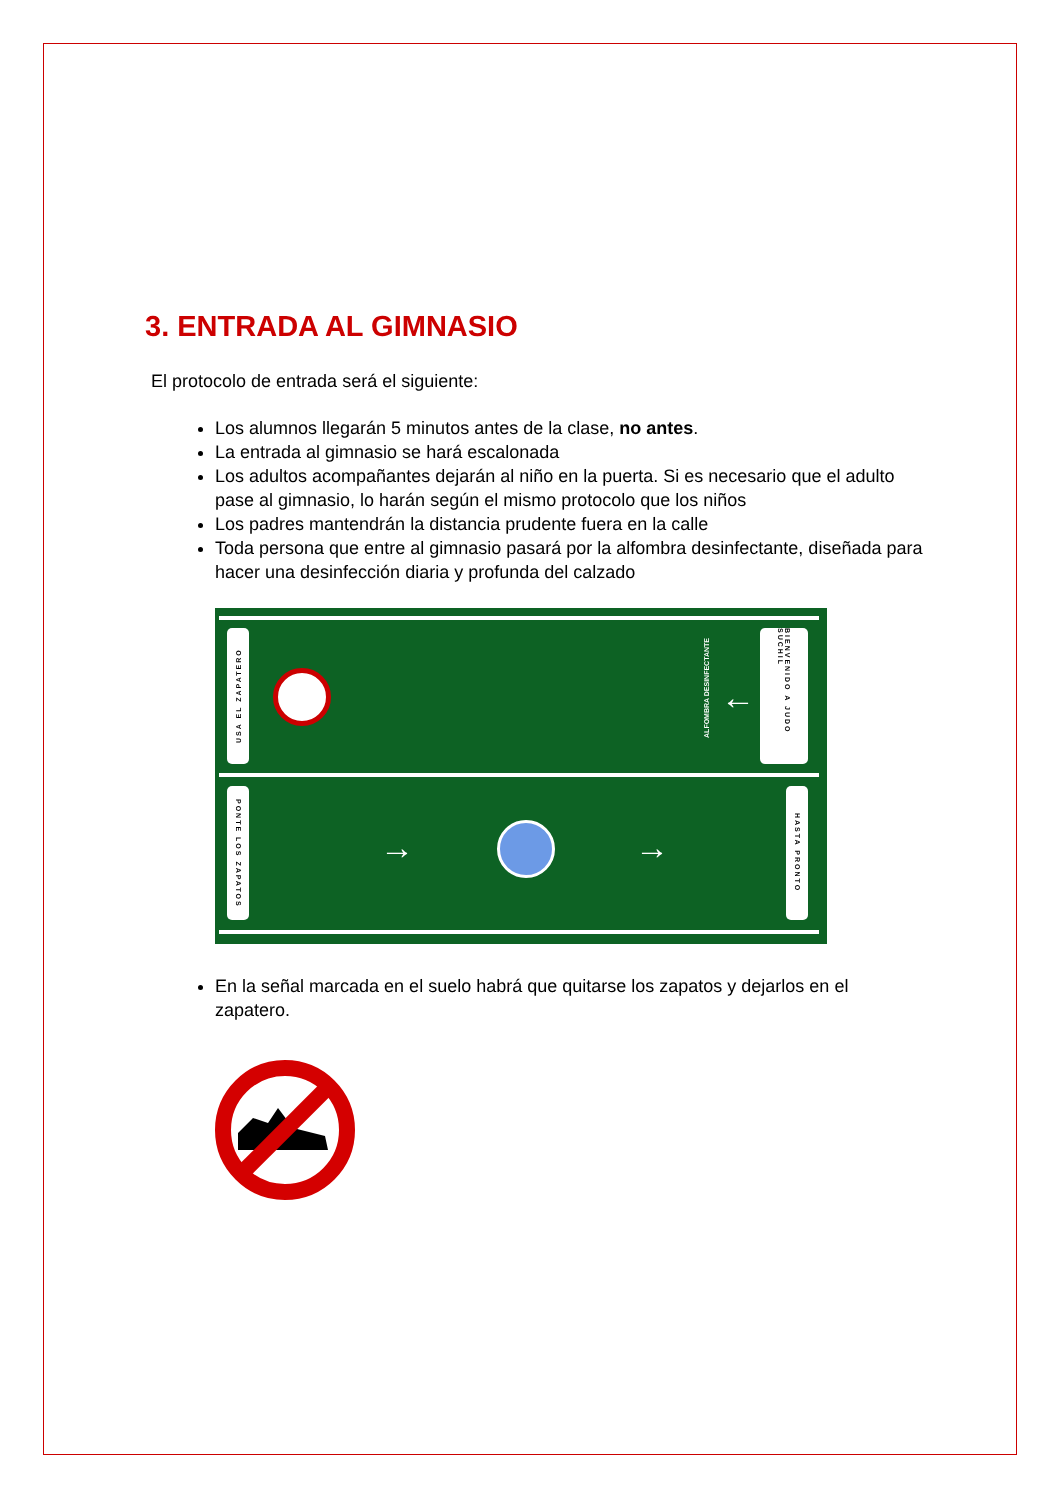3. ENTRADA AL GIMNASIO
El protocolo de entrada será el siguiente:
Los alumnos llegarán 5 minutos antes de la clase, no antes.
La entrada al gimnasio se hará escalonada
Los adultos acompañantes dejarán al niño en la puerta. Si es necesario que el adulto pase al gimnasio, lo harán según el mismo protocolo que los niños
Los padres mantendrán la distancia prudente fuera en la calle
Toda persona que entre al gimnasio pasará por la alfombra desinfectante, diseñada para hacer una desinfección diaria y profunda del calzado
USA EL ZAPATERO
ALFOMBRA DESINFECTANTE
←
BIENVENIDO A JUDO SUCHIL
PONTE LOS ZAPATOS
→ →
HASTA PRONTO
En la señal marcada en el suelo habrá que quitarse los zapatos y dejarlos en el zapatero.